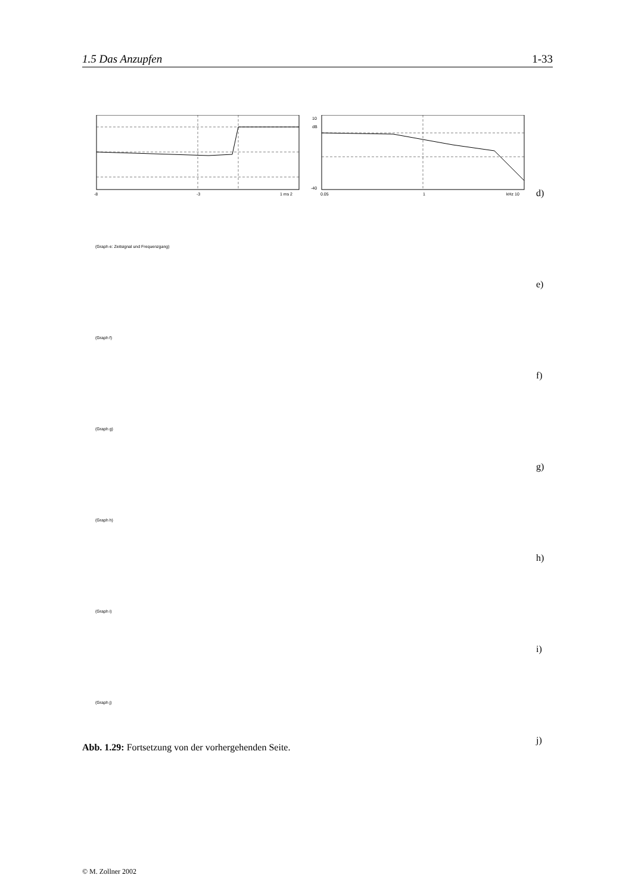1.5 Das Anzupfen 1-33
-8
-3
1 ms 2
10
dB
-40
0.05
1
kHz 10
d)
(Graph e: Zeitsignal und Frequenzgang)
e)
(Graph f)
f)
(Graph g)
g)
(Graph h)
h)
(Graph i)
i)
(Graph j)
j)
Abb. 1.29: Fortsetzung von der vorhergehenden Seite.
© M. Zollner 2002